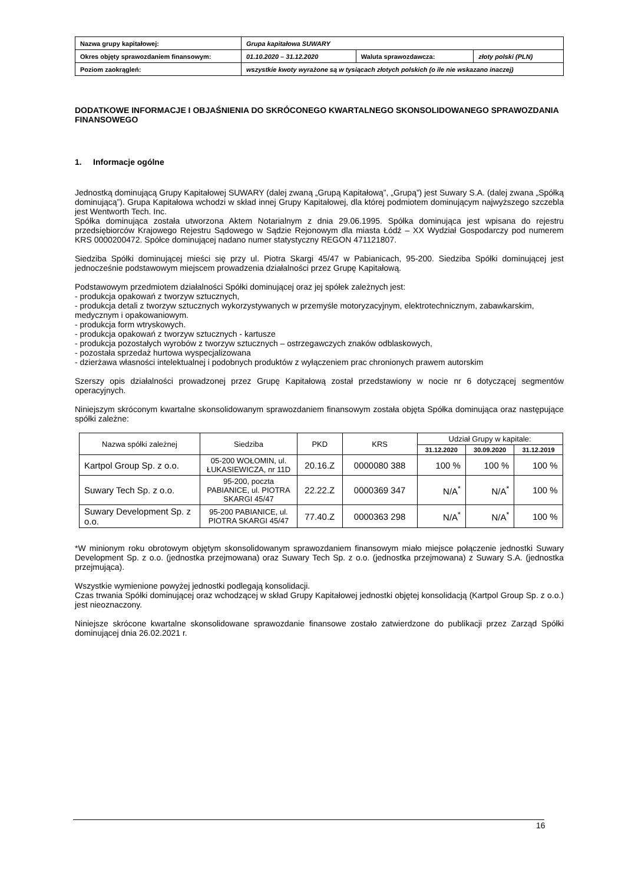| Nazwa grupy kapitałowej: | Grupa kapitałowa SUWARY | | |
| Okres objęty sprawozdaniem finansowym: | 01.10.2020 – 31.12.2020 | Waluta sprawozdawcza: | złoty polski (PLN) |
| Poziom zaokrągleń: | wszystkie kwoty wyrażone są w tysiącach złotych polskich (o ile nie wskazano inaczej) | | |
DODATKOWE INFORMACJE I OBJAŚNIENIA DO SKRÓCONEGO KWARTALNEGO SKONSOLIDOWANEGO SPRAWOZDANIA FINANSOWEGO
1. Informacje ogólne
Jednostką dominującą Grupy Kapitałowej SUWARY (dalej zwaną „Grupą Kapitałową”, „Grupą”) jest Suwary S.A. (dalej zwana „Spółką dominującą”). Grupa Kapitałowa wchodzi w skład innej Grupy Kapitałowej, dla której podmiotem dominującym najwyższego szczebla jest Wentworth Tech. Inc.
Spółka dominująca została utworzona Aktem Notarialnym z dnia 29.06.1995. Spółka dominująca jest wpisana do rejestru przedsiębiorców Krajowego Rejestru Sądowego w Sądzie Rejonowym dla miasta Łódź – XX Wydział Gospodarczy pod numerem KRS 0000200472. Spółce dominującej nadano numer statystyczny REGON 471121807.
Siedziba Spółki dominującej mieści się przy ul. Piotra Skargi 45/47 w Pabianicach, 95-200. Siedziba Spółki dominującej jest jednocześnie podstawowym miejscem prowadzenia działalności przez Grupę Kapitałową.
Podstawowym przedmiotem działalności Spółki dominującej oraz jej spółek zależnych jest:
- produkcja opakowań z tworzyw sztucznych,
- produkcja detali z tworzyw sztucznych wykorzystywanych w przemyśle motoryzacyjnym, elektrotechnicznym, zabawkarskim, medycznym i opakowaniowym.
- produkcja form wtryskowych.
- produkcja opakowań z tworzyw sztucznych - kartusze
- produkcja pozostałych wyrobów z tworzyw sztucznych – ostrzegawczych znaków odblaskowych,
- pozostała sprzedaż hurtowa wyspecjalizowana
- dzierżawa własności intelektualnej i podobnych produktów z wyłączeniem prac chronionych prawem autorskim
Szerszy opis działalności prowadzonej przez Grupę Kapitałową został przedstawiony w nocie nr 6 dotyczącej segmentów operacyjnych.
Niniejszym skróconym kwartalne skonsolidowanym sprawozdaniem finansowym została objęta Spółka dominująca oraz następujące spółki zależne:
| Nazwa spółki zależnej | Siedziba | PKD | KRS | Udział Grupy w kapitale: | | |
| --- | --- | --- | --- | --- | --- | --- |
| | | | | 31.12.2020 | 30.09.2020 | 31.12.2019 |
| Kartpol Group Sp. z o.o. | 05-200 WOŁOMIN, ul. ŁUKASIEWICZA, nr 11D | 20.16.Z | 0000080 388 | 100 % | 100 % | 100 % |
| Suwary Tech Sp. z o.o. | 95-200, poczta PABIANICE, ul. PIOTRA SKARGI 45/47 | 22.22.Z | 0000369 347 | N/A<sup>*</sup> | N/A<sup>*</sup> | 100 % |
| Suwary Development Sp. z o.o. | 95-200 PABIANICE, ul. PIOTRA SKARGI 45/47 | 77.40.Z | 0000363 298 | N/A<sup>*</sup> | N/A<sup>*</sup> | 100 % |
*W minionym roku obrotowym objętym skonsolidowanym sprawozdaniem finansowym miało miejsce połączenie jednostki Suwary Development Sp. z o.o. (jednostka przejmowana) oraz Suwary Tech Sp. z o.o. (jednostka przejmowana) z Suwary S.A. (jednostka przejmująca).
Wszystkie wymienione powyżej jednostki podlegają konsolidacji.
Czas trwania Spółki dominującej oraz wchodzącej w skład Grupy Kapitałowej jednostki objętej konsolidacją (Kartpol Group Sp. z o.o.) jest nieoznaczony.
Niniejsze skrócone kwartalne skonsolidowane sprawozdanie finansowe zostało zatwierdzone do publikacji przez Zarząd Spółki dominującej dnia 26.02.2021 r.
16